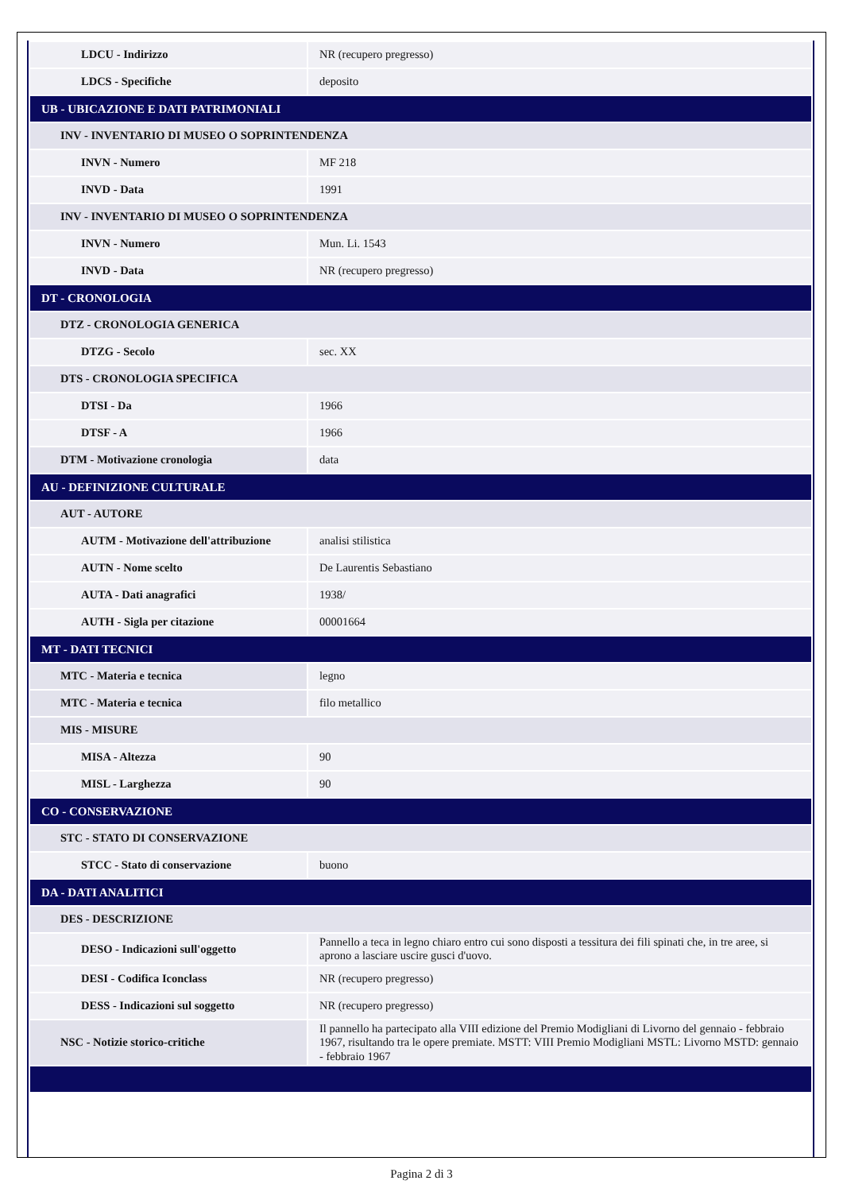| LDCU - Indirizzo | NR (recupero pregresso) |
| LDCS - Specifiche | deposito |
| UB - UBICAZIONE E DATI PATRIMONIALI | |
| INV - INVENTARIO DI MUSEO O SOPRINTENDENZA | |
| INVN - Numero | MF 218 |
| INVD - Data | 1991 |
| INV - INVENTARIO DI MUSEO O SOPRINTENDENZA | |
| INVN - Numero | Mun. Li. 1543 |
| INVD - Data | NR (recupero pregresso) |
| DT - CRONOLOGIA | |
| DTZ - CRONOLOGIA GENERICA | |
| DTZG - Secolo | sec. XX |
| DTS - CRONOLOGIA SPECIFICA | |
| DTSI - Da | 1966 |
| DTSF - A | 1966 |
| DTM - Motivazione cronologia | data |
| AU - DEFINIZIONE CULTURALE | |
| AUT - AUTORE | |
| AUTM - Motivazione dell'attribuzione | analisi stilistica |
| AUTN - Nome scelto | De Laurentis Sebastiano |
| AUTA - Dati anagrafici | 1938/ |
| AUTH - Sigla per citazione | 00001664 |
| MT - DATI TECNICI | |
| MTC - Materia e tecnica | legno |
| MTC - Materia e tecnica | filo metallico |
| MIS - MISURE | |
| MISA - Altezza | 90 |
| MISL - Larghezza | 90 |
| CO - CONSERVAZIONE | |
| STC - STATO DI CONSERVAZIONE | |
| STCC - Stato di conservazione | buono |
| DA - DATI ANALITICI | |
| DES - DESCRIZIONE | |
| DESO - Indicazioni sull'oggetto | Pannello a teca in legno chiaro entro cui sono disposti a tessitura dei fili spinati che, in tre aree, si aprono a lasciare uscire gusci d'uovo. |
| DESI - Codifica Iconclass | NR (recupero pregresso) |
| DESS - Indicazioni sul soggetto | NR (recupero pregresso) |
| NSC - Notizie storico-critiche | Il pannello ha partecipato alla VIII edizione del Premio Modigliani di Livorno del gennaio - febbraio 1967, risultando tra le opere premiate. MSTT: VIII Premio Modigliani MSTL: Livorno MSTD: gennaio - febbraio 1967 |
Pagina 2 di 3